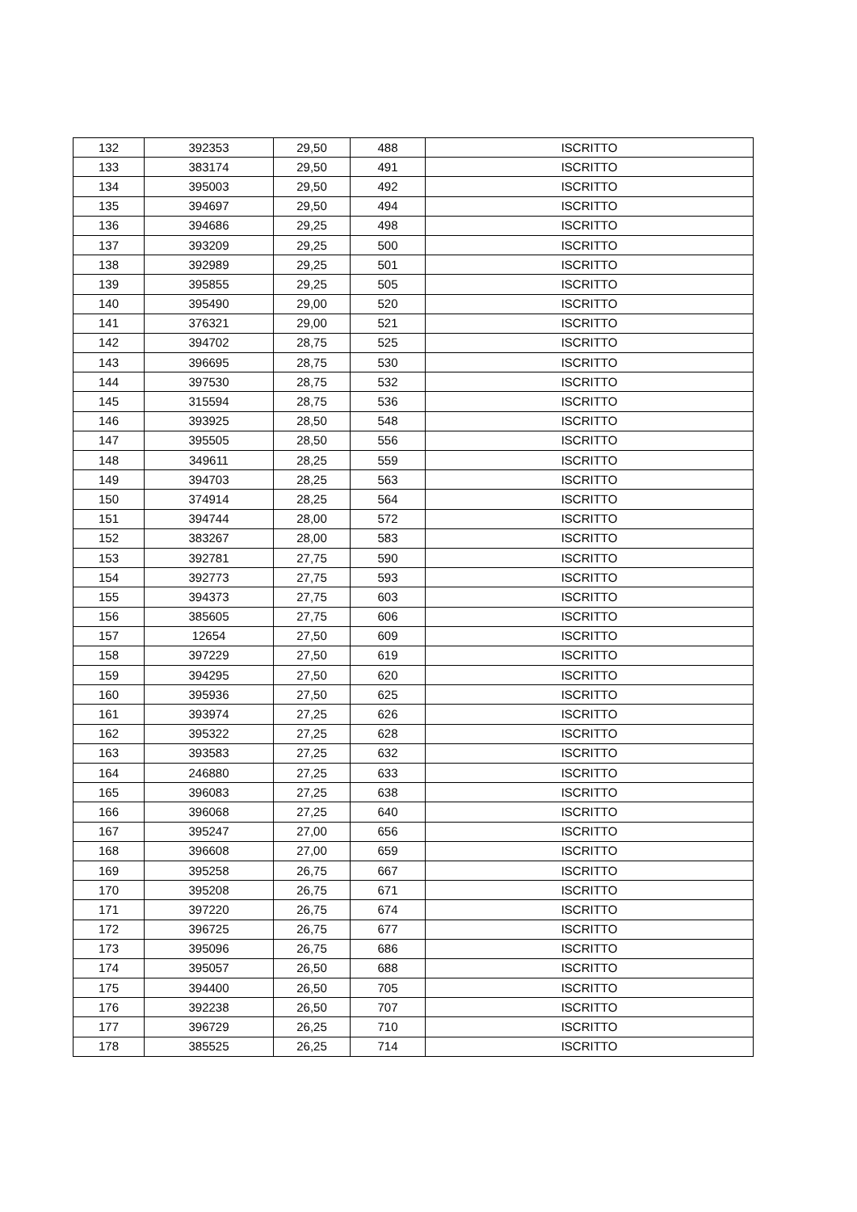| 132 | 392353 | 29,50 | 488 | ISCRITTO |
| 133 | 383174 | 29,50 | 491 | ISCRITTO |
| 134 | 395003 | 29,50 | 492 | ISCRITTO |
| 135 | 394697 | 29,50 | 494 | ISCRITTO |
| 136 | 394686 | 29,25 | 498 | ISCRITTO |
| 137 | 393209 | 29,25 | 500 | ISCRITTO |
| 138 | 392989 | 29,25 | 501 | ISCRITTO |
| 139 | 395855 | 29,25 | 505 | ISCRITTO |
| 140 | 395490 | 29,00 | 520 | ISCRITTO |
| 141 | 376321 | 29,00 | 521 | ISCRITTO |
| 142 | 394702 | 28,75 | 525 | ISCRITTO |
| 143 | 396695 | 28,75 | 530 | ISCRITTO |
| 144 | 397530 | 28,75 | 532 | ISCRITTO |
| 145 | 315594 | 28,75 | 536 | ISCRITTO |
| 146 | 393925 | 28,50 | 548 | ISCRITTO |
| 147 | 395505 | 28,50 | 556 | ISCRITTO |
| 148 | 349611 | 28,25 | 559 | ISCRITTO |
| 149 | 394703 | 28,25 | 563 | ISCRITTO |
| 150 | 374914 | 28,25 | 564 | ISCRITTO |
| 151 | 394744 | 28,00 | 572 | ISCRITTO |
| 152 | 383267 | 28,00 | 583 | ISCRITTO |
| 153 | 392781 | 27,75 | 590 | ISCRITTO |
| 154 | 392773 | 27,75 | 593 | ISCRITTO |
| 155 | 394373 | 27,75 | 603 | ISCRITTO |
| 156 | 385605 | 27,75 | 606 | ISCRITTO |
| 157 | 12654 | 27,50 | 609 | ISCRITTO |
| 158 | 397229 | 27,50 | 619 | ISCRITTO |
| 159 | 394295 | 27,50 | 620 | ISCRITTO |
| 160 | 395936 | 27,50 | 625 | ISCRITTO |
| 161 | 393974 | 27,25 | 626 | ISCRITTO |
| 162 | 395322 | 27,25 | 628 | ISCRITTO |
| 163 | 393583 | 27,25 | 632 | ISCRITTO |
| 164 | 246880 | 27,25 | 633 | ISCRITTO |
| 165 | 396083 | 27,25 | 638 | ISCRITTO |
| 166 | 396068 | 27,25 | 640 | ISCRITTO |
| 167 | 395247 | 27,00 | 656 | ISCRITTO |
| 168 | 396608 | 27,00 | 659 | ISCRITTO |
| 169 | 395258 | 26,75 | 667 | ISCRITTO |
| 170 | 395208 | 26,75 | 671 | ISCRITTO |
| 171 | 397220 | 26,75 | 674 | ISCRITTO |
| 172 | 396725 | 26,75 | 677 | ISCRITTO |
| 173 | 395096 | 26,75 | 686 | ISCRITTO |
| 174 | 395057 | 26,50 | 688 | ISCRITTO |
| 175 | 394400 | 26,50 | 705 | ISCRITTO |
| 176 | 392238 | 26,50 | 707 | ISCRITTO |
| 177 | 396729 | 26,25 | 710 | ISCRITTO |
| 178 | 385525 | 26,25 | 714 | ISCRITTO |